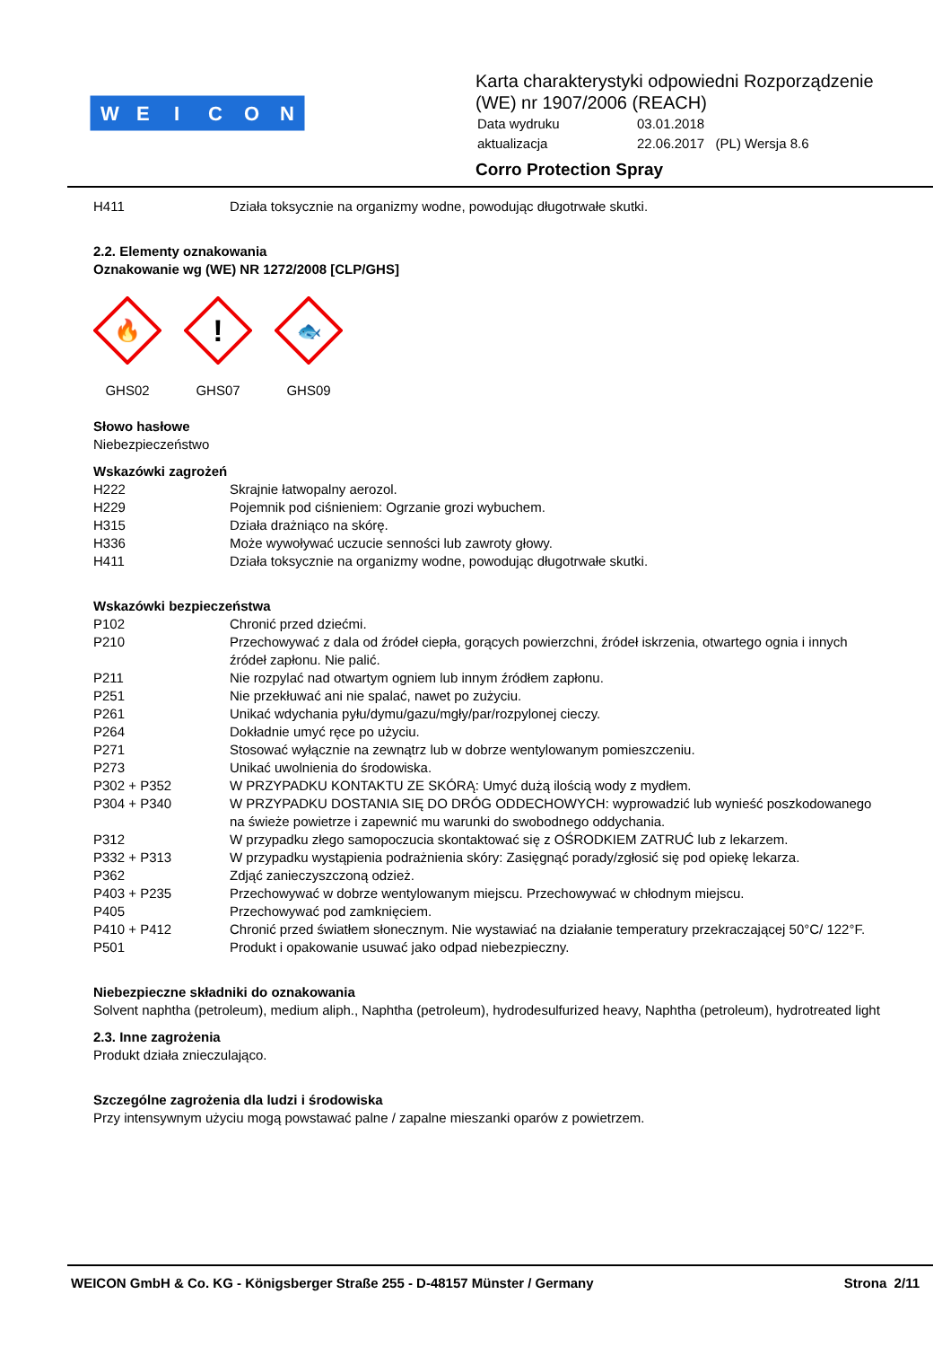W
E
I
C
O
N
Karta charakterystyki odpowiedni Rozporządzenie
(WE) nr 1907/2006 (REACH)
| Data wydruku | 03.01.2018 |
| aktualizacja | 22.06.2017 (PL) Wersja 8.6 |
Corro Protection Spray
| H411 | Działa toksycznie na organizmy wodne, powodując długotrwałe skutki. |
2.2. Elementy oznakowania
Oznakowanie wg (WE) NR 1272/2008 [CLP/GHS]
🔥
GHS02
!
GHS07
🐟
GHS09
Słowo hasłowe
Niebezpieczeństwo
Wskazówki zagrożeń
| H222 | Skrajnie łatwopalny aerozol. |
| H229 | Pojemnik pod ciśnieniem: Ogrzanie grozi wybuchem. |
| H315 | Działa drażniąco na skórę. |
| H336 | Może wywoływać uczucie senności lub zawroty głowy. |
| H411 | Działa toksycznie na organizmy wodne, powodując długotrwałe skutki. |
Wskazówki bezpieczeństwa
| P102 | Chronić przed dziećmi. |
| P210 | Przechowywać z dala od źródeł ciepła, gorących powierzchni, źródeł iskrzenia, otwartego ognia i innych źródeł zapłonu. Nie palić. |
| P211 | Nie rozpylać nad otwartym ogniem lub innym źródłem zapłonu. |
| P251 | Nie przekłuwać ani nie spalać, nawet po zużyciu. |
| P261 | Unikać wdychania pyłu/dymu/gazu/mgły/par/rozpylonej cieczy. |
| P264 | Dokładnie umyć ręce po użyciu. |
| P271 | Stosować wyłącznie na zewnątrz lub w dobrze wentylowanym pomieszczeniu. |
| P273 | Unikać uwolnienia do środowiska. |
| P302 + P352 | W PRZYPADKU KONTAKTU ZE SKÓRĄ: Umyć dużą ilością wody z mydłem. |
| P304 + P340 | W PRZYPADKU DOSTANIA SIĘ DO DRÓG ODDECHOWYCH: wyprowadzić lub wynieść poszkodowanego na świeże powietrze i zapewnić mu warunki do swobodnego oddychania. |
| P312 | W przypadku złego samopoczucia skontaktować się z OŚRODKIEM ZATRUĆ lub z lekarzem. |
| P332 + P313 | W przypadku wystąpienia podrażnienia skóry: Zasięgnąć porady/zgłosić się pod opiekę lekarza. |
| P362 | Zdjąć zanieczyszczoną odzież. |
| P403 + P235 | Przechowywać w dobrze wentylowanym miejscu. Przechowywać w chłodnym miejscu. |
| P405 | Przechowywać pod zamknięciem. |
| P410 + P412 | Chronić przed światłem słonecznym. Nie wystawiać na działanie temperatury przekraczającej 50°C/ 122°F. |
| P501 | Produkt i opakowanie usuwać jako odpad niebezpieczny. |
Niebezpieczne składniki do oznakowania
Solvent naphtha (petroleum), medium aliph., Naphtha (petroleum), hydrodesulfurized heavy, Naphtha (petroleum), hydrotreated light
2.3. Inne zagrożenia
Produkt działa znieczulająco.
Szczególne zagrożenia dla ludzi i środowiska
Przy intensywnym użyciu mogą powstawać palne / zapalne mieszanki oparów z powietrzem.
WEICON GmbH & Co. KG - Königsberger Straße 255 - D-48157 Münster / Germany Strona 2/11